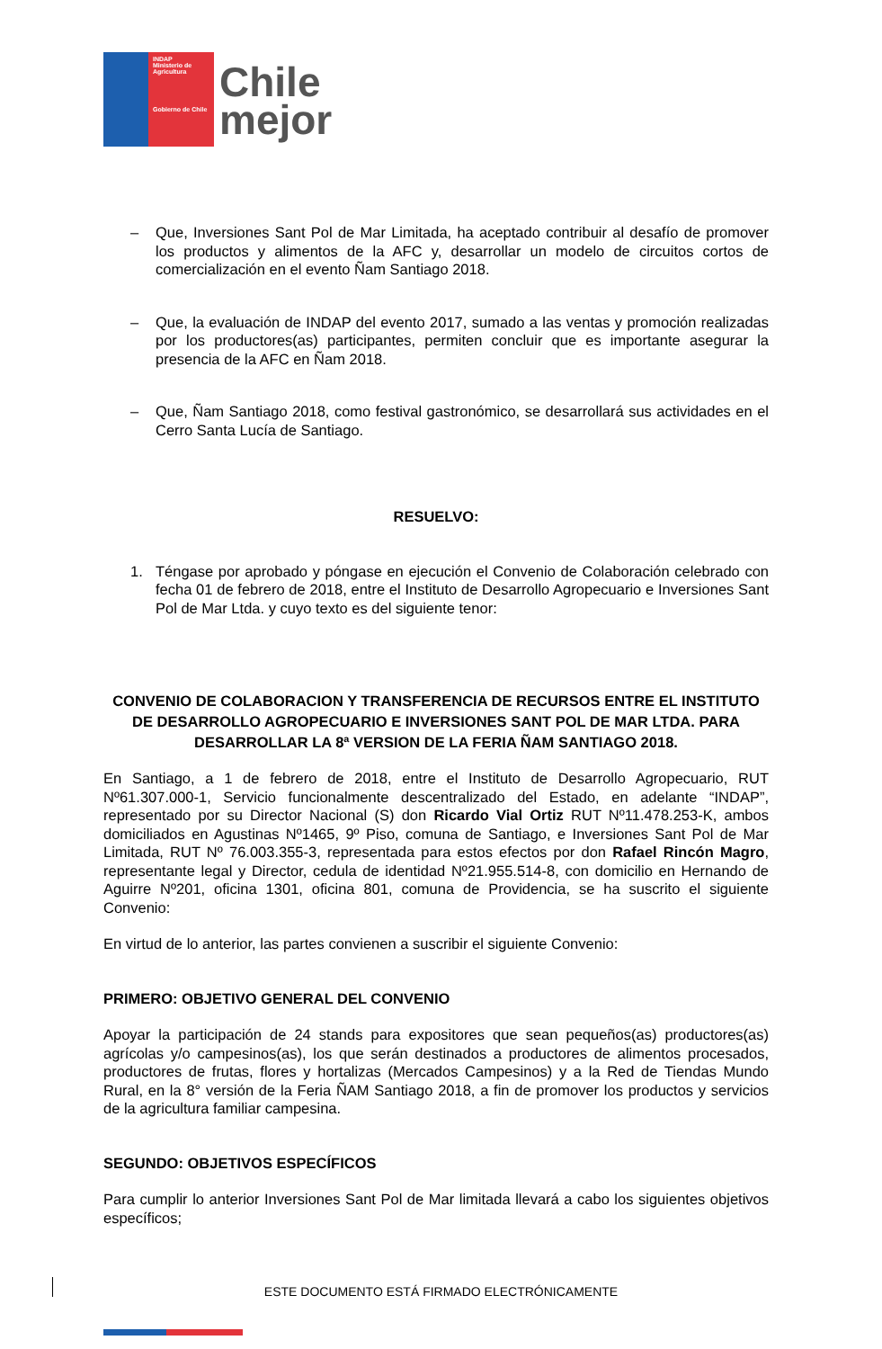INDAP
Ministerio de Agricultura
Gobierno de Chile
Chile
mejor
– Que, Inversiones Sant Pol de Mar Limitada, ha aceptado contribuir al desafío de promover los productos y alimentos de la AFC y, desarrollar un modelo de circuitos cortos de comercialización en el evento Ñam Santiago 2018.
– Que, la evaluación de INDAP del evento 2017, sumado a las ventas y promoción realizadas por los productores(as) participantes, permiten concluir que es importante asegurar la presencia de la AFC en Ñam 2018.
– Que, Ñam Santiago 2018, como festival gastronómico, se desarrollará sus actividades en el Cerro Santa Lucía de Santiago.
RESUELVO:
1. Téngase por aprobado y póngase en ejecución el Convenio de Colaboración celebrado con fecha 01 de febrero de 2018, entre el Instituto de Desarrollo Agropecuario e Inversiones Sant Pol de Mar Ltda. y cuyo texto es del siguiente tenor:
CONVENIO DE COLABORACION Y TRANSFERENCIA DE RECURSOS ENTRE EL INSTITUTO DE DESARROLLO AGROPECUARIO E INVERSIONES SANT POL DE MAR LTDA. PARA DESARROLLAR LA 8ª VERSION DE LA FERIA ÑAM SANTIAGO 2018.
En Santiago, a 1 de febrero de 2018, entre el Instituto de Desarrollo Agropecuario, RUT Nº61.307.000-1, Servicio funcionalmente descentralizado del Estado, en adelante “INDAP”, representado por su Director Nacional (S) don Ricardo Vial Ortiz RUT Nº11.478.253-K, ambos domiciliados en Agustinas Nº1465, 9º Piso, comuna de Santiago, e Inversiones Sant Pol de Mar Limitada, RUT Nº 76.003.355-3, representada para estos efectos por don Rafael Rincón Magro, representante legal y Director, cedula de identidad Nº21.955.514-8, con domicilio en Hernando de Aguirre Nº201, oficina 1301, oficina 801, comuna de Providencia, se ha suscrito el siguiente Convenio:
En virtud de lo anterior, las partes convienen a suscribir el siguiente Convenio:
PRIMERO: OBJETIVO GENERAL DEL CONVENIO
Apoyar la participación de 24 stands para expositores que sean pequeños(as) productores(as) agrícolas y/o campesinos(as), los que serán destinados a productores de alimentos procesados, productores de frutas, flores y hortalizas (Mercados Campesinos) y a la Red de Tiendas Mundo Rural, en la 8° versión de la Feria ÑAM Santiago 2018, a fin de promover los productos y servicios de la agricultura familiar campesina.
SEGUNDO: OBJETIVOS ESPECÍFICOS
Para cumplir lo anterior Inversiones Sant Pol de Mar limitada llevará a cabo los siguientes objetivos específicos;
ESTE DOCUMENTO ESTÁ FIRMADO ELECTRÓNICAMENTE